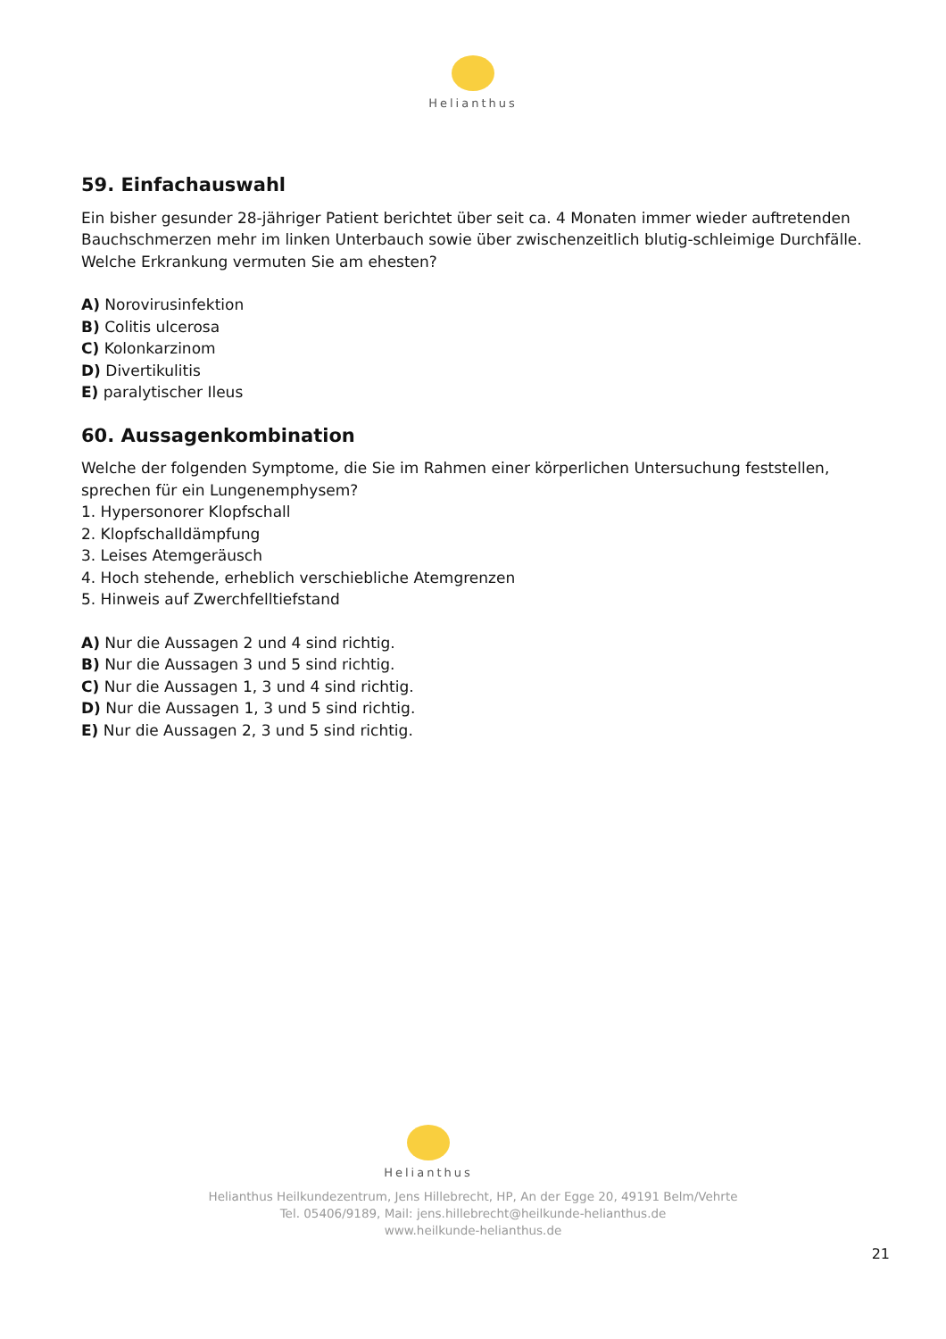Helianthus
59. Einfachauswahl
Ein bisher gesunder 28-jähriger Patient berichtet über seit ca. 4 Monaten immer wieder auftretenden Bauchschmerzen mehr im linken Unterbauch sowie über zwischenzeitlich blutig-schleimige Durchfälle. Welche Erkrankung vermuten Sie am ehesten?
A) Norovirusinfektion
B) Colitis ulcerosa
C) Kolonkarzinom
D) Divertikulitis
E) paralytischer Ileus
60. Aussagenkombination
Welche der folgenden Symptome, die Sie im Rahmen einer körperlichen Untersuchung feststellen, sprechen für ein Lungenemphysem?
1. Hypersonorer Klopfschall
2. Klopfschalldämpfung
3. Leises Atemgeräusch
4. Hoch stehende, erheblich verschiebliche Atemgrenzen
5. Hinweis auf Zwerchfelltiefstand
A) Nur die Aussagen 2 und 4 sind richtig.
B) Nur die Aussagen 3 und 5 sind richtig.
C) Nur die Aussagen 1, 3 und 4 sind richtig.
D) Nur die Aussagen 1, 3 und 5 sind richtig.
E) Nur die Aussagen 2, 3 und 5 sind richtig.
Helianthus
Helianthus Heilkundezentrum, Jens Hillebrecht, HP, An der Egge 20, 49191 Belm/Vehrte
Tel. 05406/9189, Mail: jens.hillebrecht@heilkunde-helianthus.de
www.heilkunde-helianthus.de
21